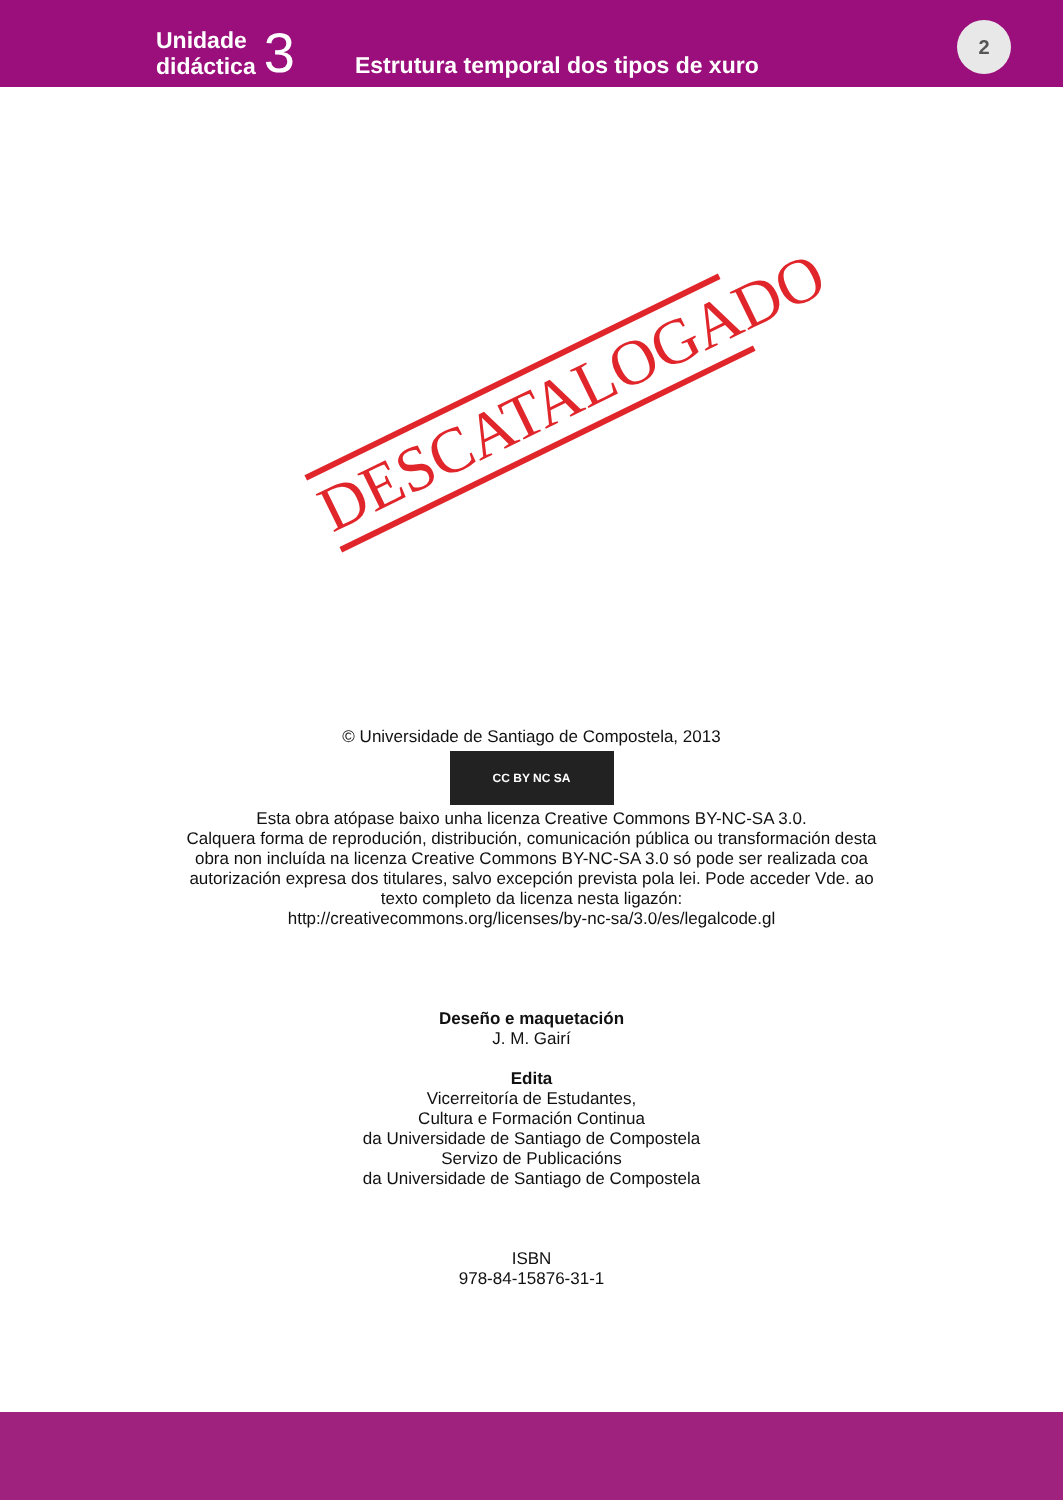Unidade
didáctica
3
Estrutura temporal dos tipos de xuro
2
DESCATALOGADO
© Universidade de Santiago de Compostela, 2013
CC BY NC SA
Esta obra atópase baixo unha licenza Creative Commons BY-NC-SA 3.0.
Calquera forma de reprodución, distribución, comunicación pública ou transformación desta
obra non incluída na licenza Creative Commons BY-NC-SA 3.0 só pode ser realizada coa
autorización expresa dos titulares, salvo excepción prevista pola lei. Pode acceder Vde. ao
texto completo da licenza nesta ligazón:
http://creativecommons.org/licenses/by-nc-sa/3.0/es/legalcode.gl
Deseño e maquetación
J. M. Gairí
Edita
Vicerreitoría de Estudantes,
Cultura e Formación Continua
da Universidade de Santiago de Compostela
Servizo de Publicacións
da Universidade de Santiago de Compostela
ISBN
978-84-15876-31-1